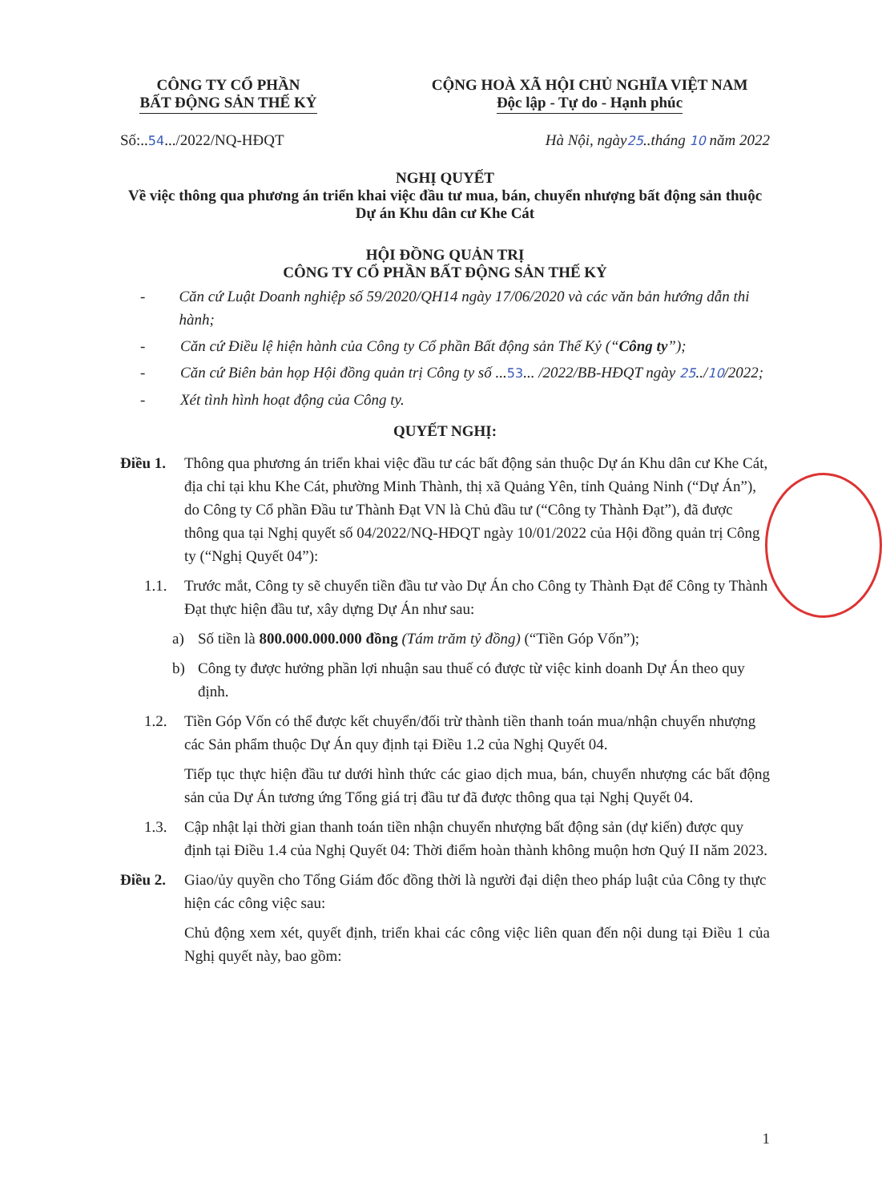CÔNG TY CỔ PHẦN
BẤT ĐỘNG SẢN THẾ KỶ
CỘNG HOÀ XÃ HỘI CHỦ NGHĨA VIỆT NAM
Độc lập - Tự do - Hạnh phúc
Số:..54.../2022/NQ-HĐQT Hà Nội, ngày25..tháng 10 năm 2022
NGHỊ QUYẾT
Về việc thông qua phương án triển khai việc đầu tư mua, bán, chuyển nhượng bất động sản thuộc Dự án Khu dân cư Khe Cát
HỘI ĐỒNG QUẢN TRỊ
CÔNG TY CỔ PHẦN BẤT ĐỘNG SẢN THẾ KỶ
- Căn cứ Luật Doanh nghiệp số 59/2020/QH14 ngày 17/06/2020 và các văn bản hướng dẫn thi hành;
- Căn cứ Điều lệ hiện hành của Công ty Cổ phần Bất động sản Thế Kỷ (“Công ty”);
- Căn cứ Biên bản họp Hội đồng quản trị Công ty số ...53... /2022/BB-HĐQT ngày 25../10/2022;
- Xét tình hình hoạt động của Công ty.
QUYẾT NGHỊ:
Điều 1. Thông qua phương án triển khai việc đầu tư các bất động sản thuộc Dự án Khu dân cư Khe Cát, địa chỉ tại khu Khe Cát, phường Minh Thành, thị xã Quảng Yên, tỉnh Quảng Ninh (“Dự Án”), do Công ty Cổ phần Đầu tư Thành Đạt VN là Chủ đầu tư (“Công ty Thành Đạt”), đã được thông qua tại Nghị quyết số 04/2022/NQ-HĐQT ngày 10/01/2022 của Hội đồng quản trị Công ty (“Nghị Quyết 04”):
1.1. Trước mắt, Công ty sẽ chuyển tiền đầu tư vào Dự Án cho Công ty Thành Đạt để Công ty Thành Đạt thực hiện đầu tư, xây dựng Dự Án như sau:
a) Số tiền là 800.000.000.000 đồng (Tám trăm tỷ đồng) (“Tiền Góp Vốn”);
b) Công ty được hưởng phần lợi nhuận sau thuế có được từ việc kinh doanh Dự Án theo quy định.
1.2. Tiền Góp Vốn có thể được kết chuyển/đối trừ thành tiền thanh toán mua/nhận chuyển nhượng các Sản phẩm thuộc Dự Án quy định tại Điều 1.2 của Nghị Quyết 04.
Tiếp tục thực hiện đầu tư dưới hình thức các giao dịch mua, bán, chuyển nhượng các bất động sản của Dự Án tương ứng Tổng giá trị đầu tư đã được thông qua tại Nghị Quyết 04.
1.3. Cập nhật lại thời gian thanh toán tiền nhận chuyển nhượng bất động sản (dự kiến) được quy định tại Điều 1.4 của Nghị Quyết 04: Thời điểm hoàn thành không muộn hơn Quý II năm 2023.
Điều 2. Giao/ủy quyền cho Tổng Giám đốc đồng thời là người đại diện theo pháp luật của Công ty thực hiện các công việc sau:
Chủ động xem xét, quyết định, triển khai các công việc liên quan đến nội dung tại Điều 1 của Nghị quyết này, bao gồm:
1